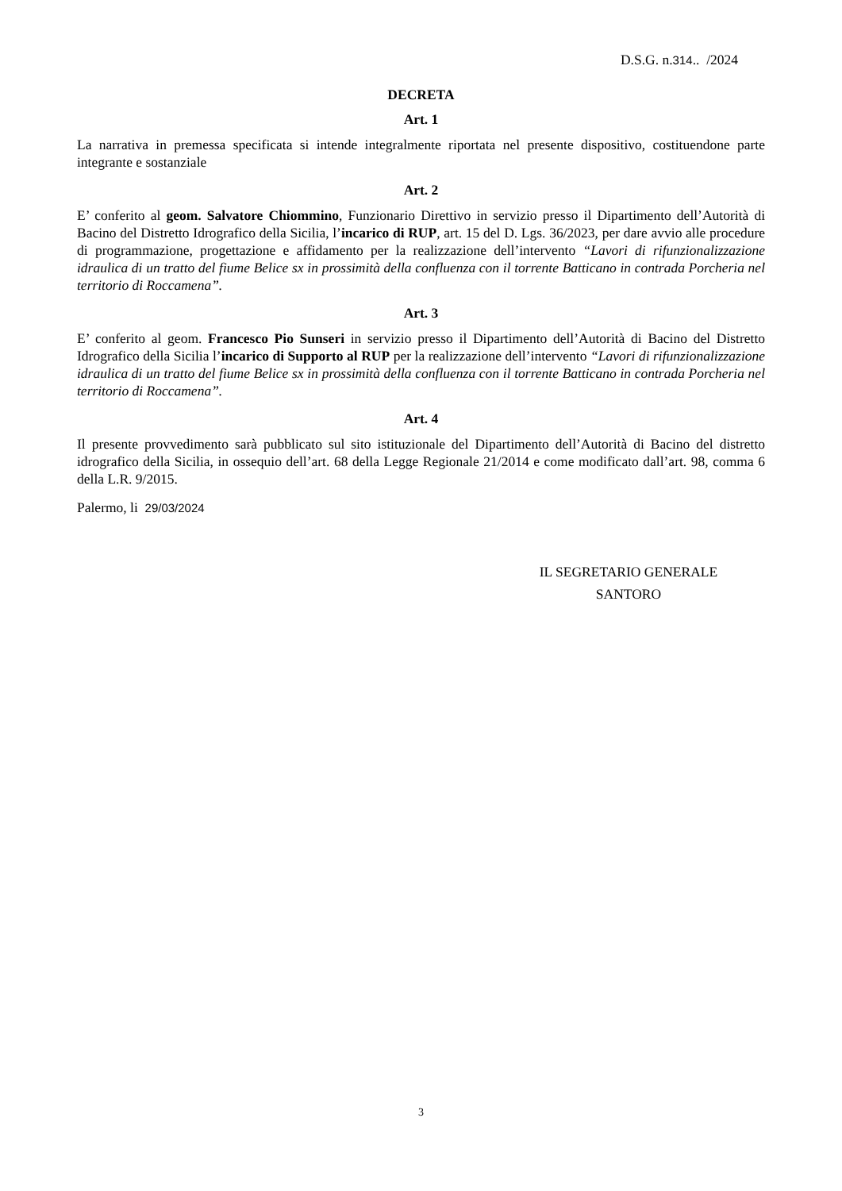D.S.G. n.314.. /2024
DECRETA
Art. 1
La narrativa in premessa specificata si intende integralmente riportata nel presente dispositivo, costituendone parte integrante e sostanziale
Art. 2
E’ conferito al geom. Salvatore Chiommino, Funzionario Direttivo in servizio presso il Dipartimento dell’Autorità di Bacino del Distretto Idrografico della Sicilia, l’incarico di RUP, art. 15 del D. Lgs. 36/2023, per dare avvio alle procedure di programmazione, progettazione e affidamento per la realizzazione dell’intervento “Lavori di rifunzionalizzazione idraulica di un tratto del fiume Belice sx in prossimità della confluenza con il torrente Batticano in contrada Porcheria nel territorio di Roccamena”.
Art. 3
E’ conferito al geom. Francesco Pio Sunseri in servizio presso il Dipartimento dell’Autorità di Bacino del Distretto Idrografico della Sicilia l’incarico di Supporto al RUP per la realizzazione dell’intervento “Lavori di rifunzionalizzazione idraulica di un tratto del fiume Belice sx in prossimità della confluenza con il torrente Batticano in contrada Porcheria nel territorio di Roccamena”.
Art. 4
Il presente provvedimento sarà pubblicato sul sito istituzionale del Dipartimento dell’Autorità di Bacino del distretto idrografico della Sicilia, in ossequio dell’art. 68 della Legge Regionale 21/2014 e come modificato dall’art. 98, comma 6 della L.R. 9/2015.
Palermo, li 29/03/2024
IL SEGRETARIO GENERALE
SANTORO
3